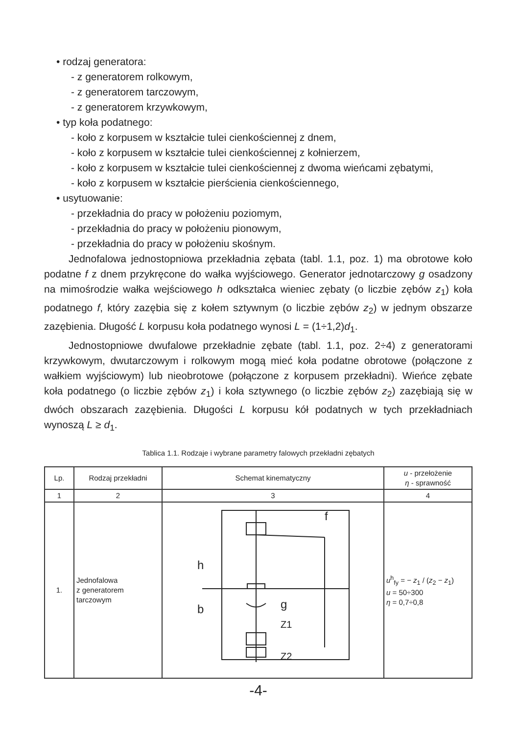• rodzaj generatora:
- z generatorem rolkowym,
- z generatorem tarczowym,
- z generatorem krzywkowym,
• typ koła podatnego:
- koło z korpusem w kształcie tulei cienkościennej z dnem,
- koło z korpusem w kształcie tulei cienkościennej z kołnierzem,
- koło z korpusem w kształcie tulei cienkościennej z dwoma wieńcami zębatymi,
- koło z korpusem w kształcie pierścienia cienkościennego,
• usytuowanie:
- przekładnia do pracy w położeniu poziomym,
- przekładnia do pracy w położeniu pionowym,
- przekładnia do pracy w położeniu skośnym.
Jednofalowa jednostopniowa przekładnia zębata (tabl. 1.1, poz. 1) ma obrotowe koło podatne f z dnem przykręcone do wałka wyjściowego. Generator jednotarczowy g osadzony na mimośrodzie wałka wejściowego h odkształca wieniec zębaty (o liczbie zębów z<sub>1</sub>) koła podatnego f, który zazębia się z kołem sztywnym (o liczbie zębów z<sub>2</sub>) w jednym obszarze zazębienia. Długość L korpusu koła podatnego wynosi L = (1÷1,2)d<sub>1</sub>.
Jednostopniowe dwufalowe przekładnie zębate (tabl. 1.1, poz. 2÷4) z generatorami krzywkowym, dwutarczowym i rolkowym mogą mieć koła podatne obrotowe (połączone z wałkiem wyjściowym) lub nieobrotowe (połączone z korpusem przekładni). Wieńce zębate koła podatnego (o liczbie zębów z<sub>1</sub>) i koła sztywnego (o liczbie zębów z<sub>2</sub>) zazębiają się w dwóch obszarach zazębienia. Długości L korpusu kół podatnych w tych przekładniach wynoszą L ≥ d<sub>1</sub>.
Tablica 1.1. Rodzaje i wybrane parametry falowych przekładni zębatych
| Lp. | Rodzaj przekładni | Schemat kinematyczny | u - przełożenie η - sprawność |
| --- | --- | --- | --- |
| 1 | 2 | 3 | 4 |
| 1. | Jednofalowa z generatorem tarczowym | f h b g Z1 Z2 | u<sup>h</sup><sub>fy</sub> = − z<sub>1</sub> / ( z<sub>2</sub> − z<sub>1</sub>) u = 50÷300 η = 0,7÷0,8 |
-4-